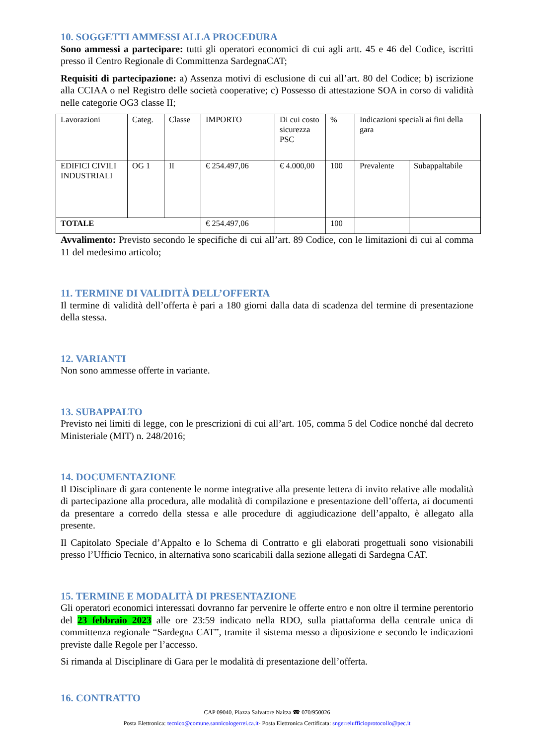10. SOGGETTI AMMESSI ALLA PROCEDURA
Sono ammessi a partecipare: tutti gli operatori economici di cui agli artt. 45 e 46 del Codice, iscritti presso il Centro Regionale di Committenza SardegnaCAT;
Requisiti di partecipazione: a) Assenza motivi di esclusione di cui all’art. 80 del Codice; b) iscrizione alla CCIAA o nel Registro delle società cooperative; c) Possesso di attestazione SOA in corso di validità nelle categorie OG3 classe II;
| Lavorazioni | Categ. | Classe | IMPORTO | Di cui costo sicurezza PSC | % | Indicazioni speciali ai fini della gara | |
| EDIFICI CIVILI INDUSTRIALI | OG 1 | II | € 254.497,06 | € 4.000,00 | 100 | Prevalente | Subappaltabile |
| TOTALE | | | € 254.497,06 | | 100 | | |
Avvalimento: Previsto secondo le specifiche di cui all’art. 89 Codice, con le limitazioni di cui al comma 11 del medesimo articolo;
11. TERMINE DI VALIDITÀ DELL’OFFERTA
Il termine di validità dell’offerta è pari a 180 giorni dalla data di scadenza del termine di presentazione della stessa.
12. VARIANTI
Non sono ammesse offerte in variante.
13. SUBAPPALTO
Previsto nei limiti di legge, con le prescrizioni di cui all’art. 105, comma 5 del Codice nonché dal decreto Ministeriale (MIT) n. 248/2016;
14. DOCUMENTAZIONE
Il Disciplinare di gara contenente le norme integrative alla presente lettera di invito relative alle modalità di partecipazione alla procedura, alle modalità di compilazione e presentazione dell’offerta, ai documenti da presentare a corredo della stessa e alle procedure di aggiudicazione dell’appalto, è allegato alla presente.
Il Capitolato Speciale d’Appalto e lo Schema di Contratto e gli elaborati progettuali sono visionabili presso l’Ufficio Tecnico, in alternativa sono scaricabili dalla sezione allegati di Sardegna CAT.
15. TERMINE E MODALITÀ DI PRESENTAZIONE
Gli operatori economici interessati dovranno far pervenire le offerte entro e non oltre il termine perentorio del 23 febbraio 2023 alle ore 23:59 indicato nella RDO, sulla piattaforma della centrale unica di committenza regionale “Sardegna CAT”, tramite il sistema messo a diposizione e secondo le indicazioni previste dalle Regole per l’accesso.
Si rimanda al Disciplinare di Gara per le modalità di presentazione dell’offerta.
16. CONTRATTO
CAP 09040, Piazza Salvatore Naitza ☎ 070/950026
Posta Elettronica: tecnico@comune.sannicologerrei.ca.it- Posta Elettronica Certificata: sngerreiufficioprotocollo@pec.it